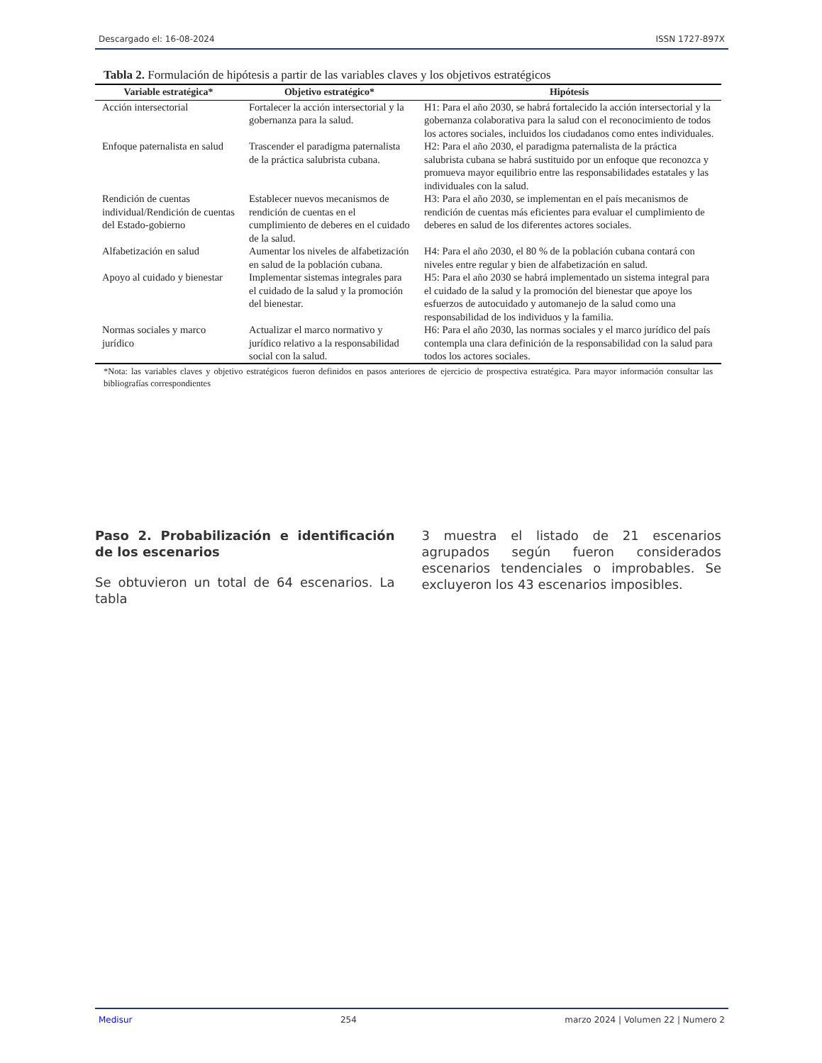Descargado el: 16-08-2024 ISSN 1727-897X
Tabla 2. Formulación de hipótesis a partir de las variables claves y los objetivos estratégicos
| Variable estratégica* | Objetivo estratégico* | Hipótesis |
| --- | --- | --- |
| Acción intersectorial | Fortalecer la acción intersectorial y la gobernanza para la salud. | H1: Para el año 2030, se habrá fortalecido la acción intersectorial y la gobernanza colaborativa para la salud con el reconocimiento de todos los actores sociales, incluidos los ciudadanos como entes individuales. |
| Enfoque paternalista en salud | Trascender el paradigma paternalista de la práctica salubrista cubana. | H2: Para el año 2030, el paradigma paternalista de la práctica salubrista cubana se habrá sustituido por un enfoque que reconozca y promueva mayor equilibrio entre las responsabilidades estatales y las individuales con la salud. |
| Rendición de cuentas individual/Rendición de cuentas del Estado-gobierno | Establecer nuevos mecanismos de rendición de cuentas en el cumplimiento de deberes en el cuidado de la salud. | H3: Para el año 2030, se implementan en el país mecanismos de rendición de cuentas más eficientes para evaluar el cumplimiento de deberes en salud de los diferentes actores sociales. |
| Alfabetización en salud | Aumentar los niveles de alfabetización en salud de la población cubana. | H4: Para el año 2030, el 80 % de la población cubana contará con niveles entre regular y bien de alfabetización en salud. |
| Apoyo al cuidado y bienestar | Implementar sistemas integrales para el cuidado de la salud y la promoción del bienestar. | H5: Para el año 2030 se habrá implementado un sistema integral para el cuidado de la salud y la promoción del bienestar que apoye los esfuerzos de autocuidado y automanejo de la salud como una responsabilidad de los individuos y la familia. |
| Normas sociales y marco jurídico | Actualizar el marco normativo y jurídico relativo a la responsabilidad social con la salud. | H6: Para el año 2030, las normas sociales y el marco jurídico del país contempla una clara definición de la responsabilidad con la salud para todos los actores sociales. |
*Nota: las variables claves y objetivo estratégicos fueron definidos en pasos anteriores de ejercicio de prospectiva estratégica. Para mayor información consultar las bibliografías correspondientes
Paso 2. Probabilización e identificación de los escenarios
Se obtuvieron un total de 64 escenarios. La tabla
3 muestra el listado de 21 escenarios agrupados según fueron considerados escenarios tendenciales o improbables. Se excluyeron los 43 escenarios imposibles.
Medisur 254 marzo 2024 | Volumen 22 | Numero 2